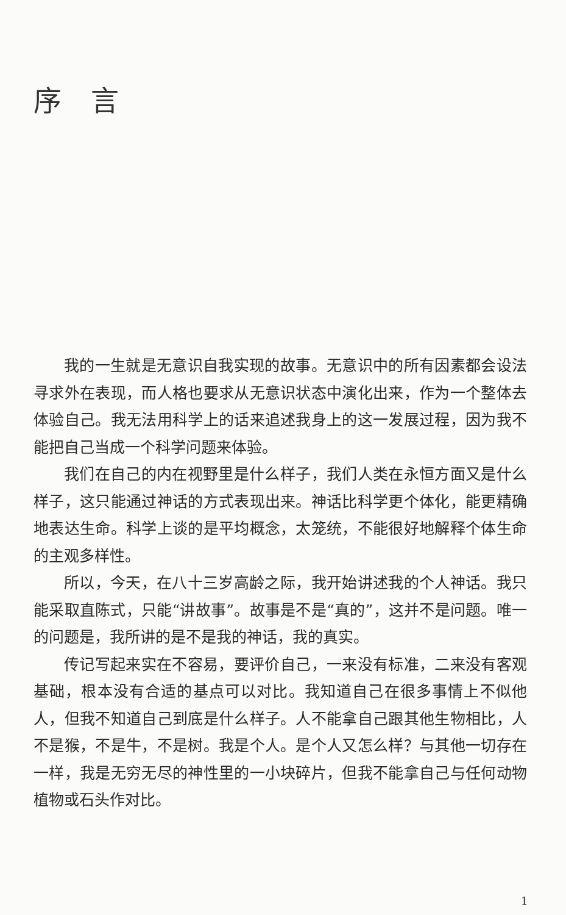序言
我的一生就是无意识自我实现的故事。无意识中的所有因素都会设法寻求外在表现，而人格也要求从无意识状态中演化出来，作为一个整体去体验自己。我无法用科学上的话来追述我身上的这一发展过程，因为我不能把自己当成一个科学问题来体验。
我们在自己的内在视野里是什么样子，我们人类在永恒方面又是什么样子，这只能通过神话的方式表现出来。神话比科学更个体化，能更精确地表达生命。科学上谈的是平均概念，太笼统，不能很好地解释个体生命的主观多样性。
所以，今天，在八十三岁高龄之际，我开始讲述我的个人神话。我只能采取直陈式，只能“讲故事”。故事是不是“真的”，这并不是问题。唯一的问题是，我所讲的是不是我的神话，我的真实。
传记写起来实在不容易，要评价自己，一来没有标准，二来没有客观基础，根本没有合适的基点可以对比。我知道自己在很多事情上不似他人，但我不知道自己到底是什么样子。人不能拿自己跟其他生物相比，人不是猴，不是牛，不是树。我是个人。是个人又怎么样？与其他一切存在一样，我是无穷无尽的神性里的一小块碎片，但我不能拿自己与任何动物植物或石头作对比。
1